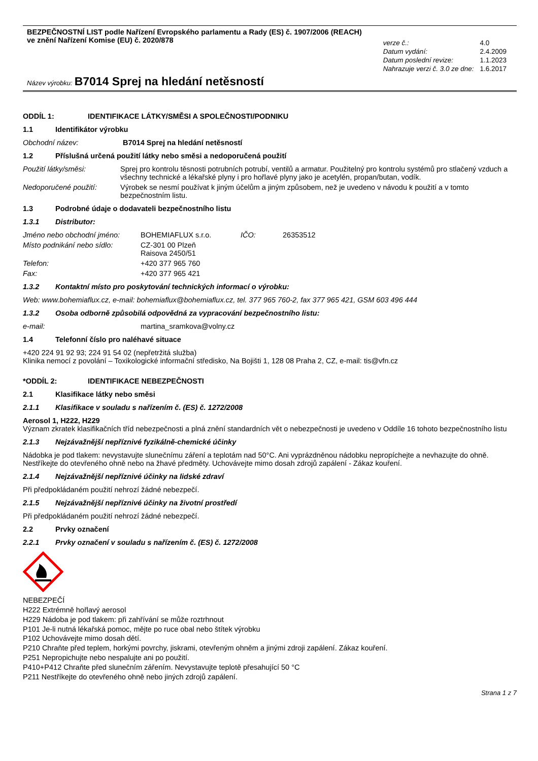BEZPEČNOSTNÍ LIST podle Nařízení Evropského parlamentu a Rady (ES) č. 1907/2006 (REACH)
ve znění Nařízení Komise (EU) č. 2020/878
Název výrobku: B7014 Sprej na hledání netěsností
| verze č.: | 4.0 |
| Datum vydání: | 2.4.2009 |
| Datum poslední revize: | 1.1.2023 |
| Nahrazuje verzi č. 3.0 ze dne: | 1.6.2017 |
ODDÍL 1: IDENTIFIKACE LÁTKY/SMĚSI A SPOLEČNOSTI/PODNIKU
1.1 Identifikátor výrobku
Obchodní název: B7014 Sprej na hledání netěsností
1.2 Příslušná určená použití látky nebo směsi a nedoporučená použití
Použití látky/směsi: Sprej pro kontrolu těsnosti potrubních potrubí, ventilů a armatur. Použitelný pro kontrolu systémů pro stlačený vzduch a všechny technické a lékařské plyny i pro hořlavé plyny jako je acetylén, propan/butan, vodík.
Nedoporučené použití: Výrobek se nesmí používat k jiným účelům a jiným způsobem, než je uvedeno v návodu k použití a v tomto bezpečnostním listu.
1.3 Podrobné údaje o dodavateli bezpečnostního listu
1.3.1 Distributor:
Jméno nebo obchodní jméno: BOHEMIAFLUX s.r.o. IČO: 26353512
Místo podnikání nebo sídlo: CZ-301 00 Plzeň
Raisova 2450/51
Telefon: +420 377 965 760
Fax: +420 377 965 421
1.3.2 Kontaktní místo pro poskytování technických informací o výrobku:
Web: www.bohemiaflux.cz, e-mail: bohemiaflux@bohemiaflux.cz, tel. 377 965 760-2, fax 377 965 421, GSM 603 496 444
1.3.2 Osoba odborně způsobilá odpovědná za vypracování bezpečnostního listu:
e-mail: martina_sramkova@volny.cz
1.4 Telefonní číslo pro naléhavé situace
+420 224 91 92 93; 224 91 54 02 (nepřetržitá služba)
Klinika nemocí z povolání – Toxikologické informační středisko, Na Bojišti 1, 128 08 Praha 2, CZ, e-mail: tis@vfn.cz
*ODDÍL 2: IDENTIFIKACE NEBEZPEČNOSTI
2.1 Klasifikace látky nebo směsi
2.1.1 Klasifikace v souladu s nařízením č. (ES) č. 1272/2008
Aerosol 1, H222, H229
Význam zkratek klasifikačních tříd nebezpečnosti a plná znění standardních vět o nebezpečnosti je uvedeno v Oddíle 16 tohoto bezpečnostního listu
2.1.3 Nejzávažnější nepříznivé fyzikálně-chemické účinky
Nádobka je pod tlakem: nevystavujte slunečnímu záření a teplotám nad 50°C. Ani vyprázdněnou nádobku nepropíchejte a nevhazujte do ohně. Nestříkejte do otevřeného ohně nebo na žhavé předměty. Uchovávejte mimo dosah zdrojů zapálení - Zákaz kouření.
2.1.4 Nejzávažnější nepříznivé účinky na lidské zdraví
Při předpokládaném použití nehrozí žádné nebezpečí.
2.1.5 Nejzávažnější nepříznivé účinky na životní prostředí
Při předpokládaném použití nehrozí žádné nebezpečí.
2.2 Prvky označení
2.2.1 Prvky označení v souladu s nařízením č. (ES) č. 1272/2008
NEBEZPEČÍ
H222 Extrémně hořlavý aerosol
H229 Nádoba je pod tlakem: při zahřívání se může roztrhnout
P101 Je-li nutná lékařská pomoc, mějte po ruce obal nebo štítek výrobku
P102 Uchovávejte mimo dosah dětí.
P210 Chraňte před teplem, horkými povrchy, jiskrami, otevřeným ohněm a jinými zdroji zapálení. Zákaz kouření.
P251 Nepropichujte nebo nespalujte ani po použití.
P410+P412 Chraňte před slunečním zářením. Nevystavujte teplotě přesahující 50 °C
P211 Nestříkejte do otevřeného ohně nebo jiných zdrojů zapálení.
Strana 1 z 7